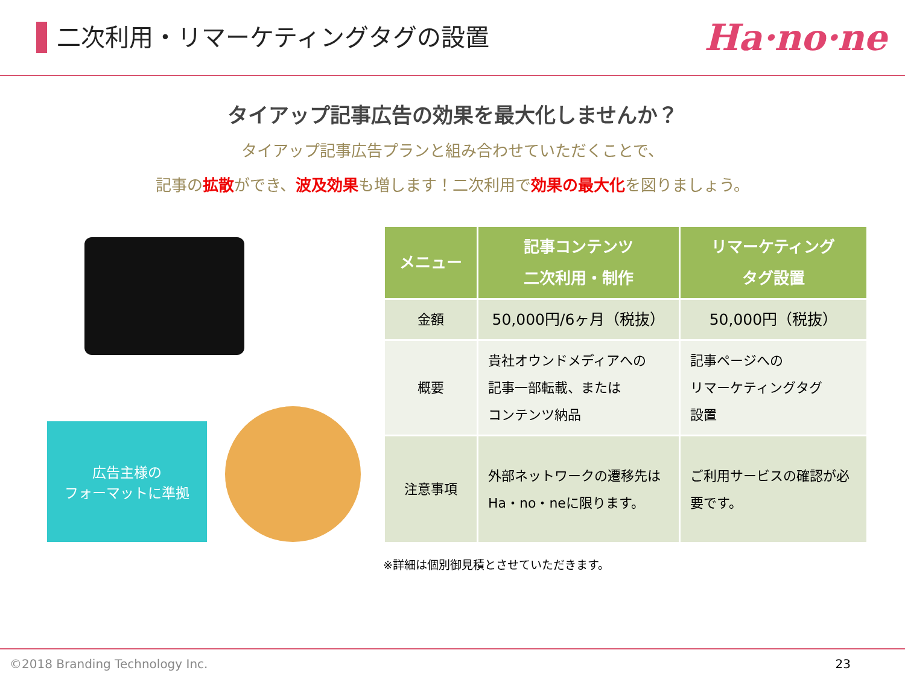二次利用・リマーケティングタグの設置
Ha·no·ne
タイアップ記事広告の効果を最大化しませんか？
タイアップ記事広告プランと組み合わせていただくことで、
記事の拡散ができ、波及効果も増します！二次利用で効果の最大化を図りましょう。
広告主様の
フォーマットに準拠
| メニュー | 記事コンテンツ 二次利用・制作 | リマーケティング タグ設置 |
| --- | --- | --- |
| 金額 | 50,000円/6ヶ月（税抜） | 50,000円（税抜） |
| 概要 | 貴社オウンドメディアへの 記事一部転載、または コンテンツ納品 | 記事ページへの リマーケティングタグ 設置 |
| 注意事項 | 外部ネットワークの遷移先は Ha・no・neに限ります。 | ご利用サービスの確認が必 要です。 |
※詳細は個別御見積とさせていただきます。
©2018 Branding Technology Inc. 23